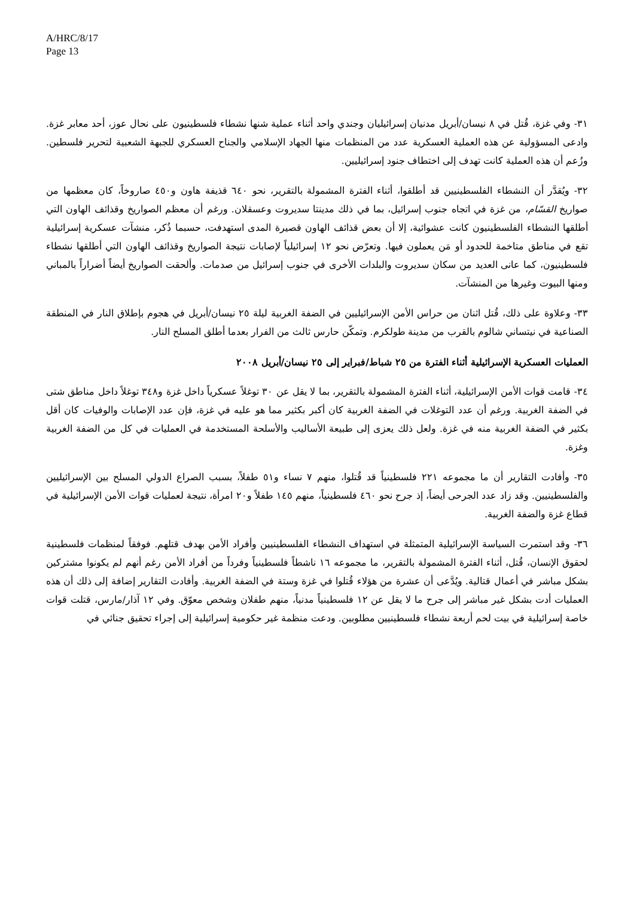A/HRC/8/17
Page 13
٣١- وفي غزة، قُتل في ٨ نيسان/أبريل مدنيان إسرائيليان وجندي واحد أثناء عملية شنها نشطاء فلسطينيون على نحال عوز، أحد معابر غزة. وادعى المسؤولية عن هذه العملية العسكرية عدد من المنظمات منها الجهاد الإسلامي والجناح العسكري للجبهة الشعبية لتحرير فلسطين. وزُعم أن هذه العملية كانت تهدف إلى اختطاف جنود إسرائيليين.
٣٢- ويُقدَّر أن النشطاء الفلسطينيين قد أطلقوا، أثناء الفترة المشمولة بالتقرير، نحو ٦٤٠ قذيفة هاون و٤٥٠ صاروخاً، كان معظمها من صواريخ القسّام، من غزة في اتجاه جنوب إسرائيل، بما في ذلك مدينتا سديروت وعسقلان. ورغم أن معظم الصواريخ وقذائف الهاون التي أطلقها النشطاء الفلسطينيون كانت عشوائية، إلا أن بعض قذائف الهاون قصيرة المدى استهدفت، حسبما ذُكر، منشآت عسكرية إسرائيلية تقع في مناطق متاخمة للحدود أو مَن يعملون فيها. وتعرّض نحو ١٢ إسرائيلياً لإصابات نتيجة الصواريخ وقذائف الهاون التي أطلقها نشطاء فلسطينيون، كما عانى العديد من سكان سديروت والبلدات الأخرى في جنوب إسرائيل من صدمات. وألحقت الصواريخ أيضاً أضراراً بالمباني ومنها البيوت وغيرها من المنشآت.
٣٣- وعلاوة على ذلك، قُتل اثنان من حراس الأمن الإسرائيليين في الضفة الغربية ليلة ٢٥ نيسان/أبريل في هجوم بإطلاق النار في المنطقة الصناعية في نيتساني شالوم بالقرب من مدينة طولكرم. وتمكّن حارس ثالث من الفرار بعدما أطلق المسلح النار.
العمليات العسكرية الإسرائيلية أثناء الفترة من ٢٥ شباط/فبراير إلى ٢٥ نيسان/أبريل ٢٠٠٨
٣٤- قامت قوات الأمن الإسرائيلية، أثناء الفترة المشمولة بالتقرير، بما لا يقل عن ٣٠ توغلاً عسكرياً داخل غزة و٣٤٨ توغلاً داخل مناطق شتى في الضفة الغربية. ورغم أن عدد التوغلات في الضفة الغربية كان أكبر بكثير مما هو عليه في غزة، فإن عدد الإصابات والوفيات كان أقل بكثير في الضفة الغربية منه في غزة. ولعل ذلك يعزى إلى طبيعة الأساليب والأسلحة المستخدمة في العمليات في كل من الضفة الغربية وغزة.
٣٥- وأفادت التقارير أن ما مجموعه ٢٢١ فلسطينياً قد قُتلوا، منهم ٧ نساء و٥١ طفلاً، بسبب الصراع الدولي المسلح بين الإسرائيليين والفلسطينيين. وقد زاد عدد الجرحى أيضاً، إذ جرح نحو ٤٦٠ فلسطينياً، منهم ١٤٥ طفلاً و٢٠ امرأة، نتيجة لعمليات قوات الأمن الإسرائيلية في قطاع غزة والضفة الغربية.
٣٦- وقد استمرت السياسة الإسرائيلية المتمثلة في استهداف النشطاء الفلسطينيين وأفراد الأمن بهدف قتلهم. فوفقاً لمنظمات فلسطينية لحقوق الإنسان، قُتل، أثناء الفترة المشمولة بالتقرير، ما مجموعه ١٦ ناشطاً فلسطينياً وفرداً من أفراد الأمن رغم أنهم لم يكونوا مشتركين بشكل مباشر في أعمال قتالية. ويُدَّعى أن عشرة من هؤلاء قُتلوا في غزة وستة في الضفة الغربية. وأفادت التقارير إضافة إلى ذلك أن هذه العمليات أدت بشكل غير مباشر إلى جرح ما لا يقل عن ١٢ فلسطينياً مدنياً، منهم طفلان وشخص معوّق. وفي ١٢ آذار/مارس، قتلت قوات خاصة إسرائيلية في بيت لحم أربعة نشطاء فلسطينيين مطلوبين. ودعت منظمة غير حكومية إسرائيلية إلى إجراء تحقيق جنائي في